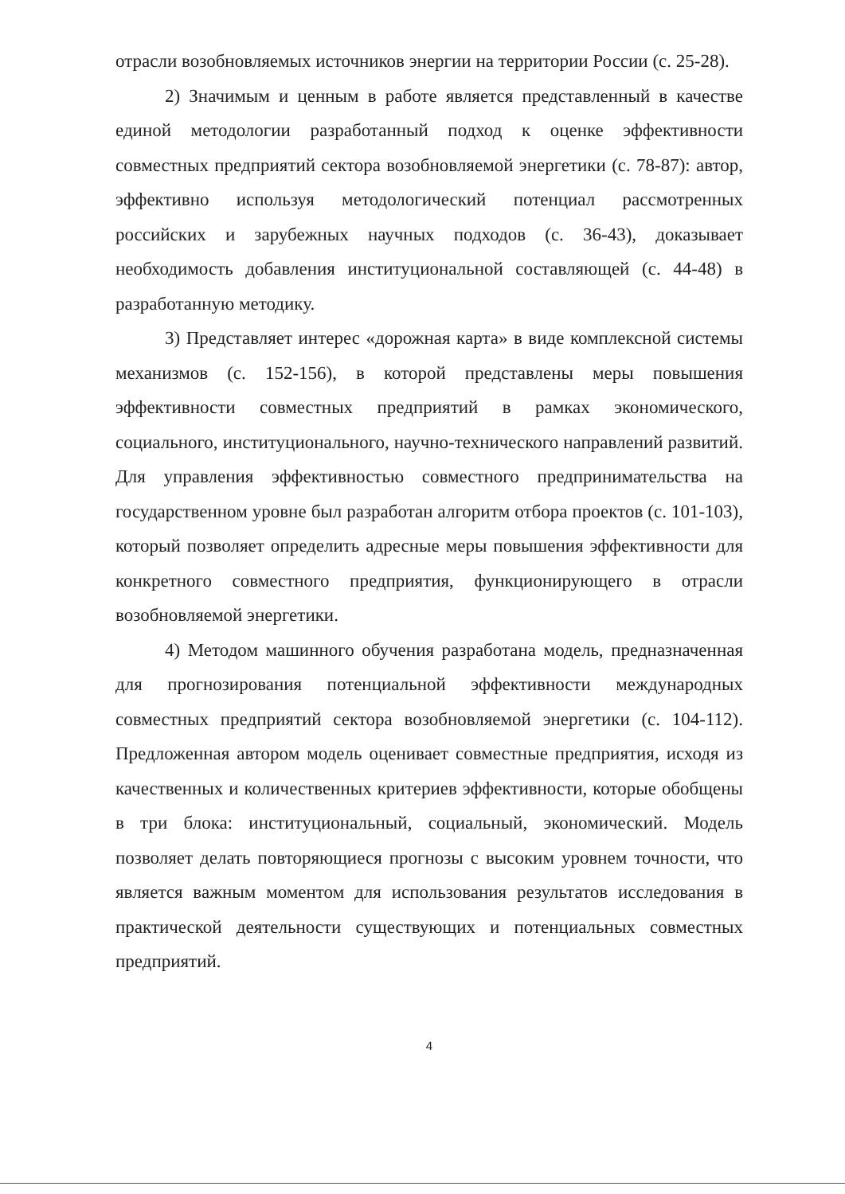отрасли возобновляемых источников энергии на территории России (с. 25-28).
2) Значимым и ценным в работе является представленный в качестве единой методологии разработанный подход к оценке эффективности совместных предприятий сектора возобновляемой энергетики (с. 78-87): автор, эффективно используя методологический потенциал рассмотренных российских и зарубежных научных подходов (с. 36-43), доказывает необходимость добавления институциональной составляющей (с. 44-48) в разработанную методику.
3) Представляет интерес «дорожная карта» в виде комплексной системы механизмов (с. 152-156), в которой представлены меры повышения эффективности совместных предприятий в рамках экономического, социального, институционального, научно-технического направлений развитий. Для управления эффективностью совместного предпринимательства на государственном уровне был разработан алгоритм отбора проектов (с. 101-103), который позволяет определить адресные меры повышения эффективности для конкретного совместного предприятия, функционирующего в отрасли возобновляемой энергетики.
4) Методом машинного обучения разработана модель, предназначенная для прогнозирования потенциальной эффективности международных совместных предприятий сектора возобновляемой энергетики (с. 104-112). Предложенная автором модель оценивает совместные предприятия, исходя из качественных и количественных критериев эффективности, которые обобщены в три блока: институциональный, социальный, экономический. Модель позволяет делать повторяющиеся прогнозы с высоким уровнем точности, что является важным моментом для использования результатов исследования в практической деятельности существующих и потенциальных совместных предприятий.
4